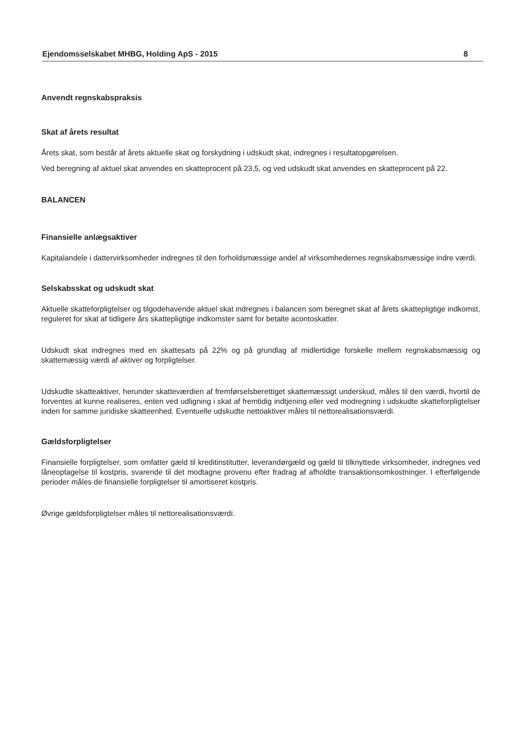Ejendomsselskabet MHBG, Holding ApS - 2015 8
Anvendt regnskabspraksis
Skat af årets resultat
Årets skat, som består af årets aktuelle skat og forskydning i udskudt skat, indregnes i resultatopgørelsen.
Ved beregning af aktuel skat anvendes en skatteprocent på 23,5, og ved udskudt skat anvendes en skatteprocent på 22.
BALANCEN
Finansielle anlægsaktiver
Kapitalandele i dattervirksomheder indregnes til den forholdsmæssige andel af virksomhedernes regnskabsmæssige indre værdi.
Selskabsskat og udskudt skat
Aktuelle skatteforpligtelser og tilgodehavende aktuel skat indregnes i balancen som beregnet skat af årets skattepligtige indkomst, reguleret for skat af tidligere års skattepligtige indkomster samt for betalte acontoskatter.
Udskudt skat indregnes med en skattesats på 22% og på grundlag af midlertidige forskelle mellem regnskabsmæssig og skattemæssig værdi af aktiver og forpligtelser.
Udskudte skatteaktiver, herunder skatteværdien af fremførselsberettiget skattemæssigt underskud, måles til den værdi, hvortil de forventes at kunne realiseres, enten ved udligning i skat af fremtidig indtjening eller ved modregning i udskudte skatteforpligtelser inden for samme juridiske skatteenhed. Eventuelle udskudte nettoaktiver måles til nettorealisationsværdi.
Gældsforpligtelser
Finansielle forpligtelser, som omfatter gæld til kreditinstitutter, leverandørgæld og gæld til tilknyttede virksomheder, indregnes ved låneoptagelse til kostpris, svarende til det modtagne provenu efter fradrag af afholdte transaktionsomkostninger. I efterfølgende perioder måles de finansielle forpligtelser til amortiseret kostpris.
Øvrige gældsforpligtelser måles til nettorealisationsværdi.